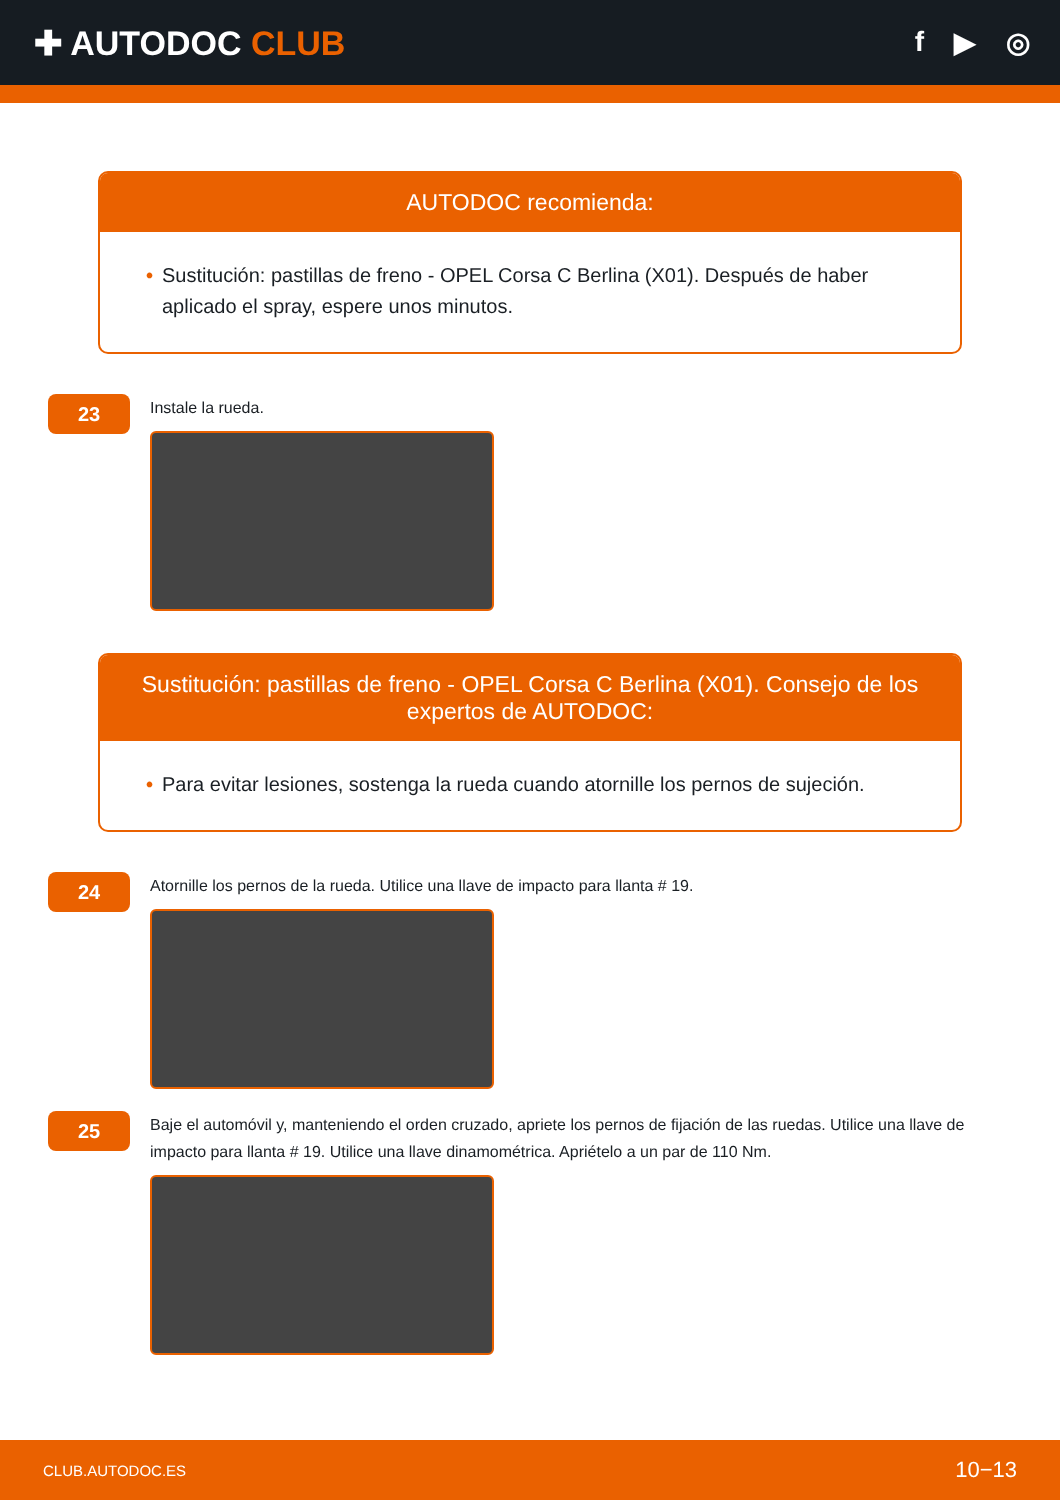✚ AUTODOC CLUB
f ▶ ◎
AUTODOC recomienda:
• Sustitución: pastillas de freno - OPEL Corsa C Berlina (X01). Después de haber aplicado el spray, espere unos minutos.
23
Instale la rueda.
Sustitución: pastillas de freno - OPEL Corsa C Berlina (X01). Consejo de los expertos de AUTODOC:
• Para evitar lesiones, sostenga la rueda cuando atornille los pernos de sujeción.
24
Atornille los pernos de la rueda. Utilice una llave de impacto para llanta # 19.
25
Baje el automóvil y, manteniendo el orden cruzado, apriete los pernos de fijación de las ruedas. Utilice una llave de impacto para llanta # 19. Utilice una llave dinamométrica. Apriételo a un par de 110 Nm.
CLUB.AUTODOC.ES 10−13